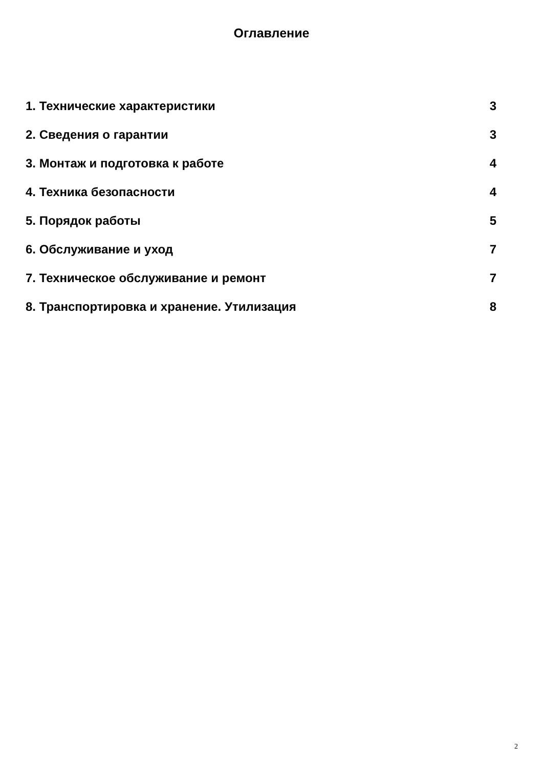Оглавление
1. Технические характеристики 3
2. Сведения о гарантии 3
3. Монтаж и подготовка к работе 4
4. Техника безопасности 4
5. Порядок работы 5
6. Обслуживание и уход 7
7. Техническое обслуживание и ремонт 7
8. Транспортировка и хранение. Утилизация 8
2